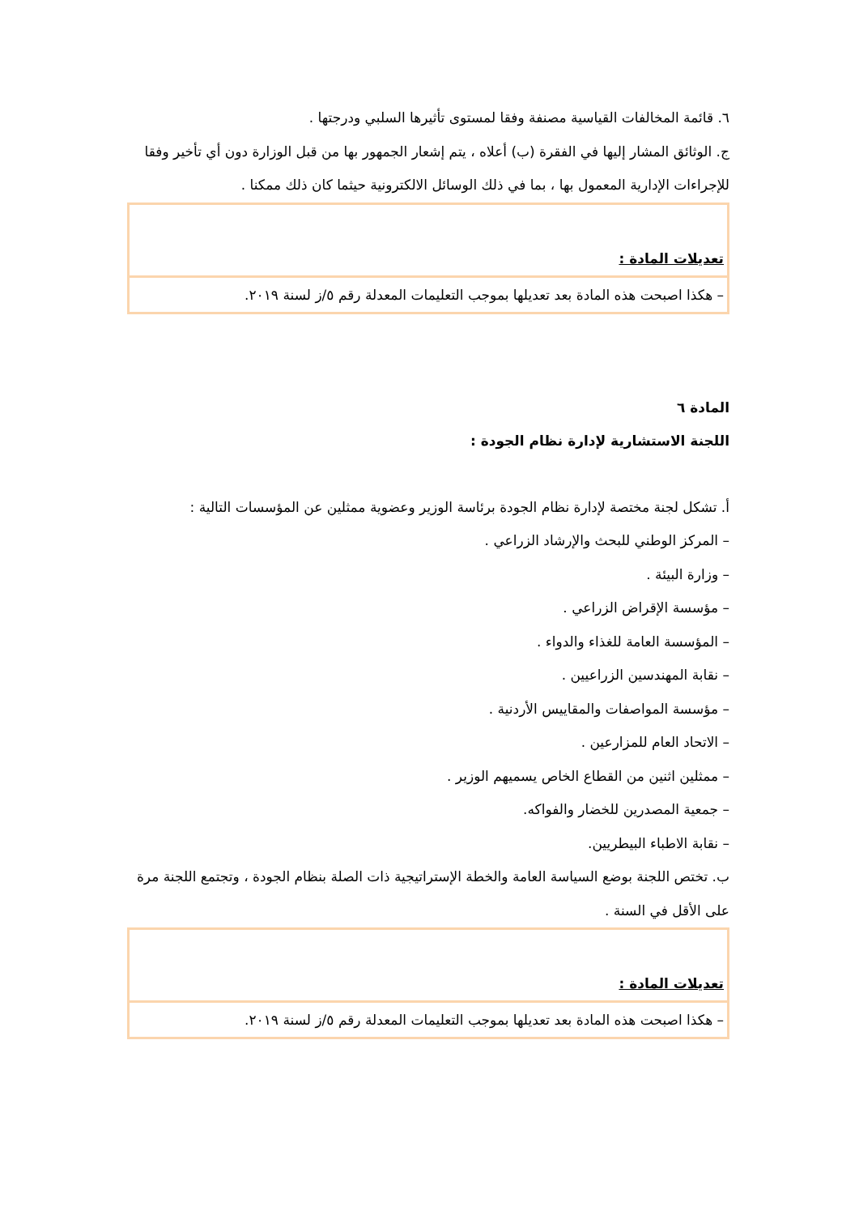٦. قائمة المخالفات القياسية مصنفة وفقا لمستوى تأثيرها السلبي ودرجتها .
ج. الوثائق المشار إليها في الفقرة (ب) أعلاه ، يتم إشعار الجمهور بها من قبل الوزارة دون أي تأخير وفقا للإجراءات الإدارية المعمول بها ، بما في ذلك الوسائل الالكترونية حيثما كان ذلك ممكنا .
| تعديلات المادة : |
| – هكذا اصبحت هذه المادة بعد تعديلها بموجب التعليمات المعدلة رقم ٥/ز لسنة ٢٠١٩. |
المادة ٦
اللجنة الاستشارية لإدارة نظام الجودة :
أ. تشكل لجنة مختصة لإدارة نظام الجودة برئاسة الوزير وعضوية ممثلين عن المؤسسات التالية :
– المركز الوطني للبحث والإرشاد الزراعي .
– وزارة البيئة .
– مؤسسة الإقراض الزراعي .
– المؤسسة العامة للغذاء والدواء .
– نقابة المهندسين الزراعيين .
– مؤسسة المواصفات والمقاييس الأردنية .
– الاتحاد العام للمزارعين .
– ممثلين اثنين من القطاع الخاص يسميهم الوزير .
– جمعية المصدرين للخضار والفواكه.
– نقابة الاطباء البيطريين.
ب. تختص اللجنة بوضع السياسة العامة والخطة الإستراتيجية ذات الصلة بنظام الجودة ، وتجتمع اللجنة مرة على الأقل في السنة .
| تعديلات المادة : |
| – هكذا اصبحت هذه المادة بعد تعديلها بموجب التعليمات المعدلة رقم ٥/ز لسنة ٢٠١٩. |